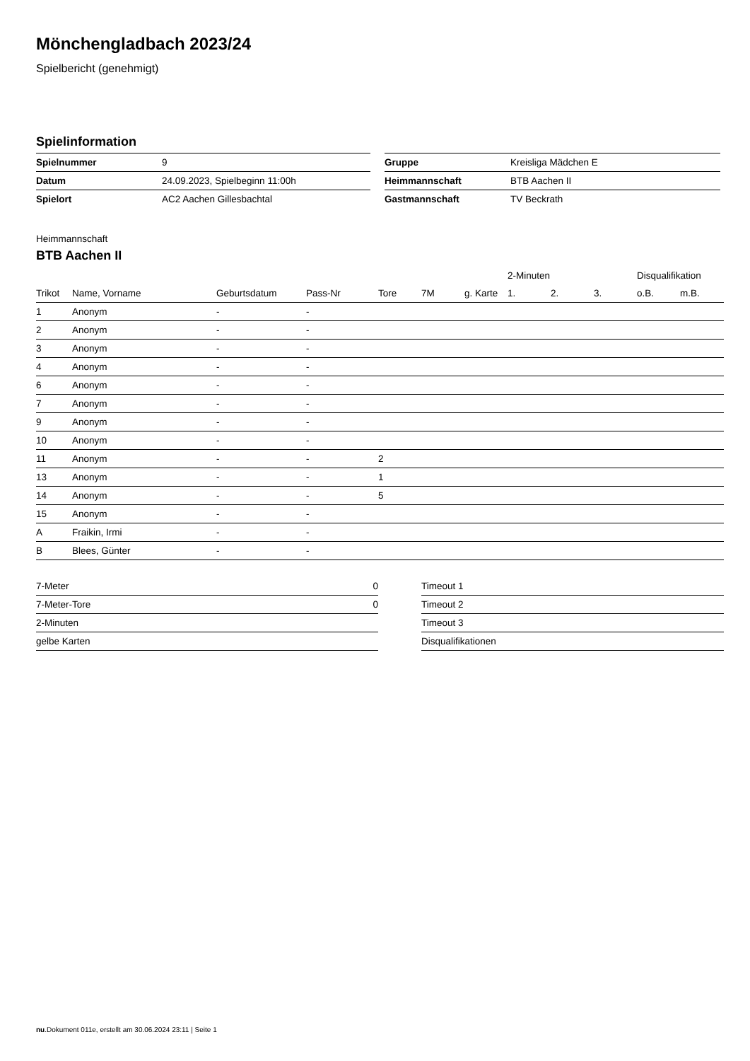Mönchengladbach 2023/24
Spielbericht (genehmigt)
Spielinformation
| Spielnummer | 9 |
| Datum | 24.09.2023, Spielbeginn 11:00h |
| Spielort | AC2 Aachen Gillesbachtal |
| Gruppe | Kreisliga Mädchen E |
| Heimmannschaft | BTB Aachen II |
| Gastmannschaft | TV Beckrath |
Heimmannschaft
BTB Aachen II
| | | | | | | | 2-Minuten | | | Disqualifikation | |
| --- | --- | --- | --- | --- | --- | --- | --- | --- | --- | --- | --- |
| Trikot | Name, Vorname | Geburtsdatum | Pass-Nr | Tore | 7M | g. Karte | 1. | 2. | 3. | o.B. | m.B. |
| 1 | Anonym | - | - | | | | | | | | |
| 2 | Anonym | - | - | | | | | | | | |
| 3 | Anonym | - | - | | | | | | | | |
| 4 | Anonym | - | - | | | | | | | | |
| 6 | Anonym | - | - | | | | | | | | |
| 7 | Anonym | - | - | | | | | | | | |
| 9 | Anonym | - | - | | | | | | | | |
| 10 | Anonym | - | - | | | | | | | | |
| 11 | Anonym | - | - | 2 | | | | | | | |
| 13 | Anonym | - | - | 1 | | | | | | | |
| 14 | Anonym | - | - | 5 | | | | | | | |
| 15 | Anonym | - | - | | | | | | | | |
| A | Fraikin, Irmi | - | - | | | | | | | | |
| B | Blees, Günter | - | - | | | | | | | | |
| 7-Meter | 0 |
| 7-Meter-Tore | 0 |
| 2-Minuten | |
| gelbe Karten | |
| Timeout 1 |
| Timeout 2 |
| Timeout 3 |
| Disqualifikationen |
nu.Dokument 011e, erstellt am 30.06.2024 23:11 | Seite 1